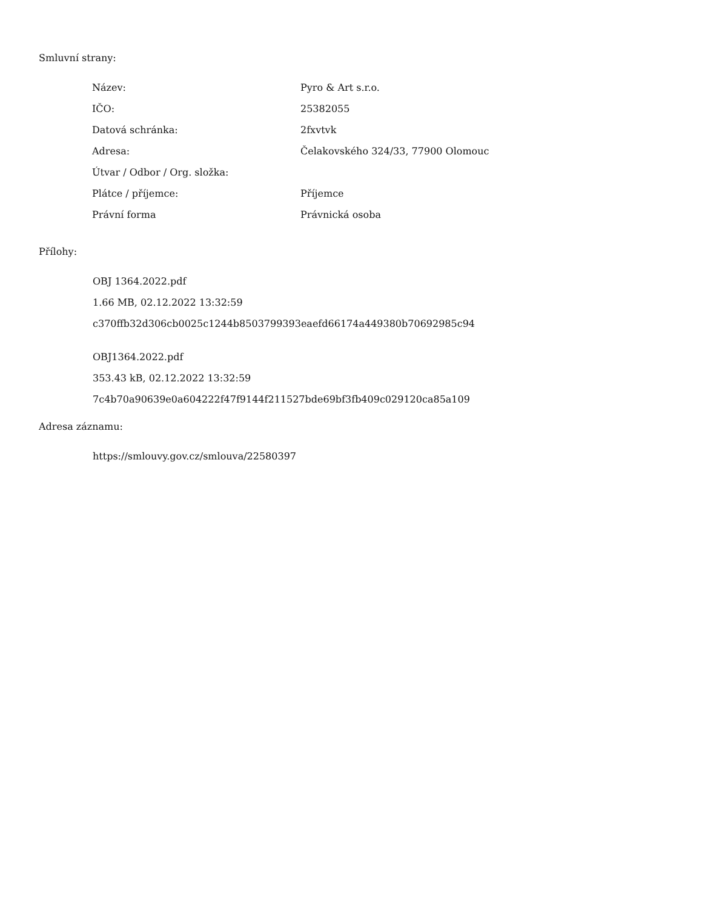Smluvní strany:
| Název: | Pyro & Art s.r.o. |
| IČO: | 25382055 |
| Datová schránka: | 2fxvtvk |
| Adresa: | Čelakovského 324/33, 77900 Olomouc |
| Útvar / Odbor / Org. složka: | |
| Plátce / příjemce: | Příjemce |
| Právní forma | Právnická osoba |
Přílohy:
OBJ 1364.2022.pdf
1.66 MB, 02.12.2022 13:32:59
c370ffb32d306cb0025c1244b8503799393eaefd66174a449380b70692985c94
OBJ1364.2022.pdf
353.43 kB, 02.12.2022 13:32:59
7c4b70a90639e0a604222f47f9144f211527bde69bf3fb409c029120ca85a109
Adresa záznamu:
https://smlouvy.gov.cz/smlouva/22580397